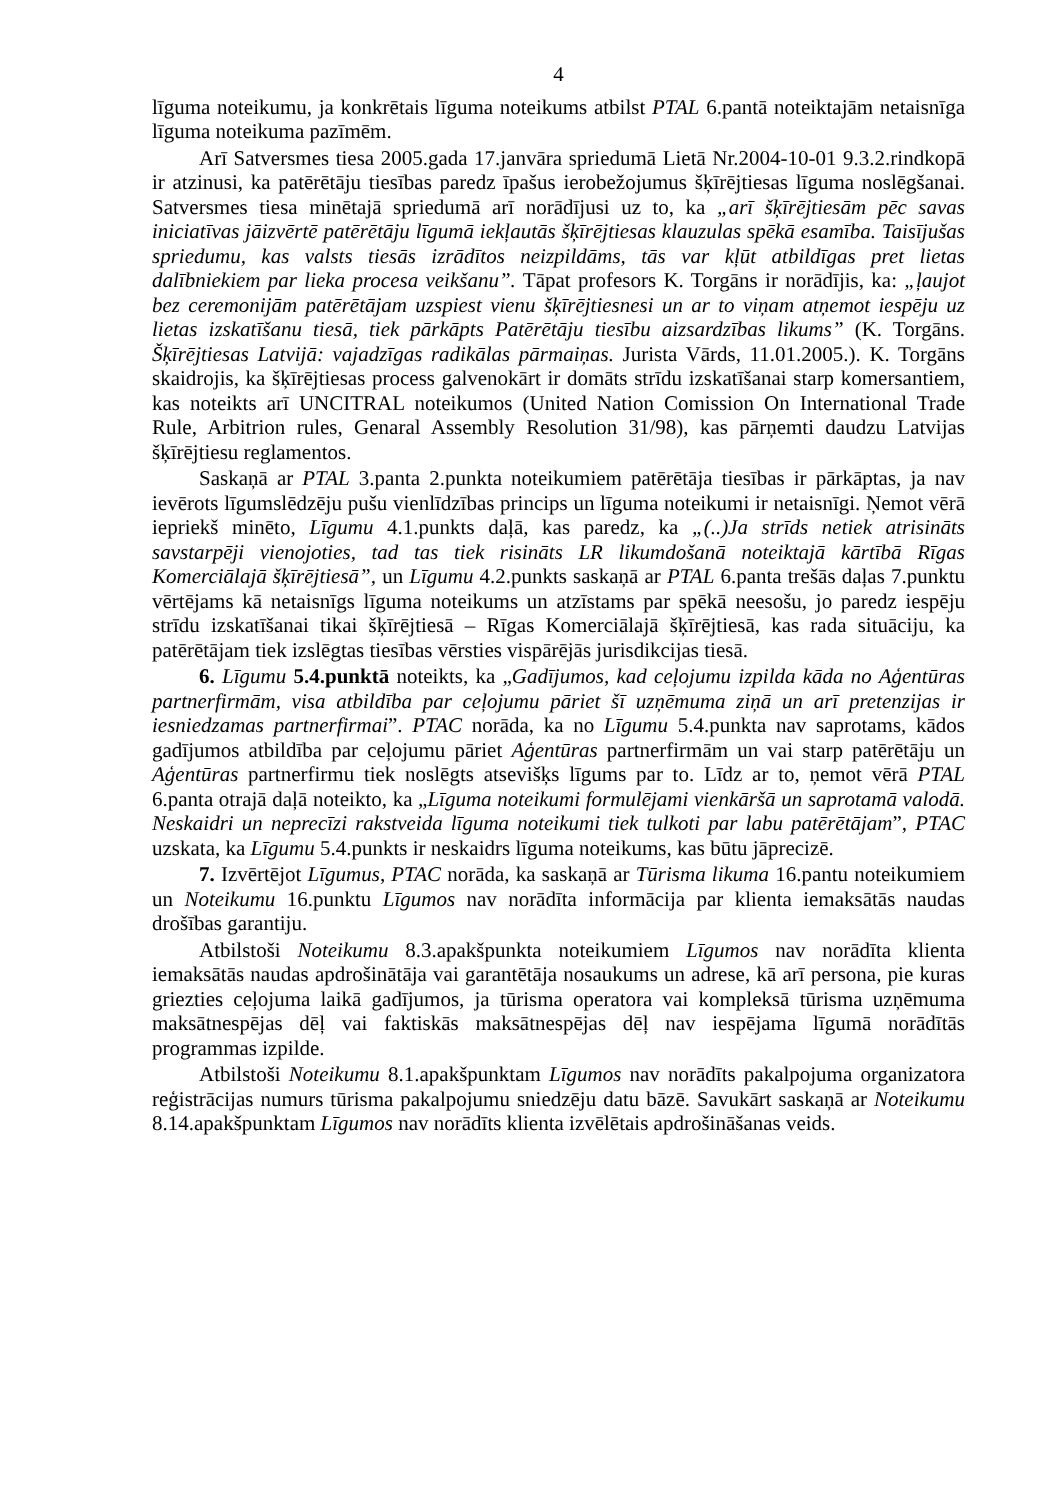4
līguma noteikumu, ja konkrētais līguma noteikums atbilst PTAL 6.pantā noteiktajām netaisnīga līguma noteikuma pazīmēm.
Arī Satversmes tiesa 2005.gada 17.janvāra spriedumā Lietā Nr.2004-10-01 9.3.2.rindkopā ir atzinusi, ka patērētāju tiesības paredz īpašus ierobežojumus šķīrējtiesas līguma noslēgšanai. Satversmes tiesa minētajā spriedumā arī norādījusi uz to, ka „arī šķīrējtiesām pēc savas iniciatīvas jāizvērtē patērētāju līgumā iekļautās šķīrējtiesas klauzulas spēkā esamība. Taisījušas spriedumu, kas valsts tiesās izrādītos neizpildāms, tās var kļūt atbildīgas pret lietas dalībniekiem par lieka procesa veikšanu”. Tāpat profesors K. Torgāns ir norādījis, ka: „ļaujot bez ceremonijām patērētājam uzspiest vienu šķīrējtiesnesi un ar to viņam atņemot iespēju uz lietas izskatīšanu tiesā, tiek pārkāpts Patērētāju tiesību aizsardzības likums” (K. Torgāns. Šķīrējtiesas Latvijā: vajadzīgas radikālas pārmaiņas. Jurista Vārds, 11.01.2005.). K. Torgāns skaidrojis, ka šķīrējtiesas process galvenokārt ir domāts strīdu izskatīšanai starp komersantiem, kas noteikts arī UNCITRAL noteikumos (United Nation Comission On International Trade Rule, Arbitrion rules, Genaral Assembly Resolution 31/98), kas pārņemti daudzu Latvijas šķīrējtiesu reglamentos.
Saskaņā ar PTAL 3.panta 2.punkta noteikumiem patērētāja tiesības ir pārkāptas, ja nav ievērots līgumslēdzēju pušu vienlīdzības princips un līguma noteikumi ir netaisnīgi. Ņemot vērā iepriekš minēto, Līgumu 4.1.punkts daļā, kas paredz, ka „(..)Ja strīds netiek atrisināts savstarpēji vienojoties, tad tas tiek risināts LR likumdošanā noteiktajā kārtībā Rīgas Komerciālajā šķīrējtiesā”, un Līgumu 4.2.punkts saskaņā ar PTAL 6.panta trešās daļas 7.punktu vērtējams kā netaisnīgs līguma noteikums un atzīstams par spēkā neesošu, jo paredz iespēju strīdu izskatīšanai tikai šķīrējtiesā – Rīgas Komerciālajā šķīrējtiesā, kas rada situāciju, ka patērētājam tiek izslēgtas tiesības vērsties vispārējās jurisdikcijas tiesā.
6. Līgumu 5.4.punktā noteikts, ka „Gadījumos, kad ceļojumu izpilda kāda no Aģentūras partnerfirmām, visa atbildība par ceļojumu pāriet šī uzņēmuma ziņā un arī pretenzijas ir iesniedzamas partnerfirmai”. PTAC norāda, ka no Līgumu 5.4.punkta nav saprotams, kādos gadījumos atbildība par ceļojumu pāriet Aģentūras partnerfirmām un vai starp patērētāju un Aģentūras partnerfirmu tiek noslēgts atsevišķs līgums par to. Līdz ar to, ņemot vērā PTAL 6.panta otrajā daļā noteikto, ka „Līguma noteikumi formulējami vienkāršā un saprotamā valodā. Neskaidri un neprecīzi rakstveida līguma noteikumi tiek tulkoti par labu patērētājam”, PTAC uzskata, ka Līgumu 5.4.punkts ir neskaidrs līguma noteikums, kas būtu jāprecizē.
7. Izvērtējot Līgumus, PTAC norāda, ka saskaņā ar Tūrisma likuma 16.pantu noteikumiem un Noteikumu 16.punktu Līgumos nav norādīta informācija par klienta iemaksātās naudas drošības garantiju.
Atbilstoši Noteikumu 8.3.apakšpunkta noteikumiem Līgumos nav norādīta klienta iemaksātās naudas apdrošinātāja vai garantētāja nosaukums un adrese, kā arī persona, pie kuras griezties ceļojuma laikā gadījumos, ja tūrisma operatora vai kompleksā tūrisma uzņēmuma maksātnespējas dēļ vai faktiskās maksātnespējas dēļ nav iespējama līgumā norādītās programmas izpilde.
Atbilstoši Noteikumu 8.1.apakšpunktam Līgumos nav norādīts pakalpojuma organizatora reģistrācijas numurs tūrisma pakalpojumu sniedzēju datu bāzē. Savukārt saskaņā ar Noteikumu 8.14.apakšpunktam Līgumos nav norādīts klienta izvēlētais apdrošināšanas veids.